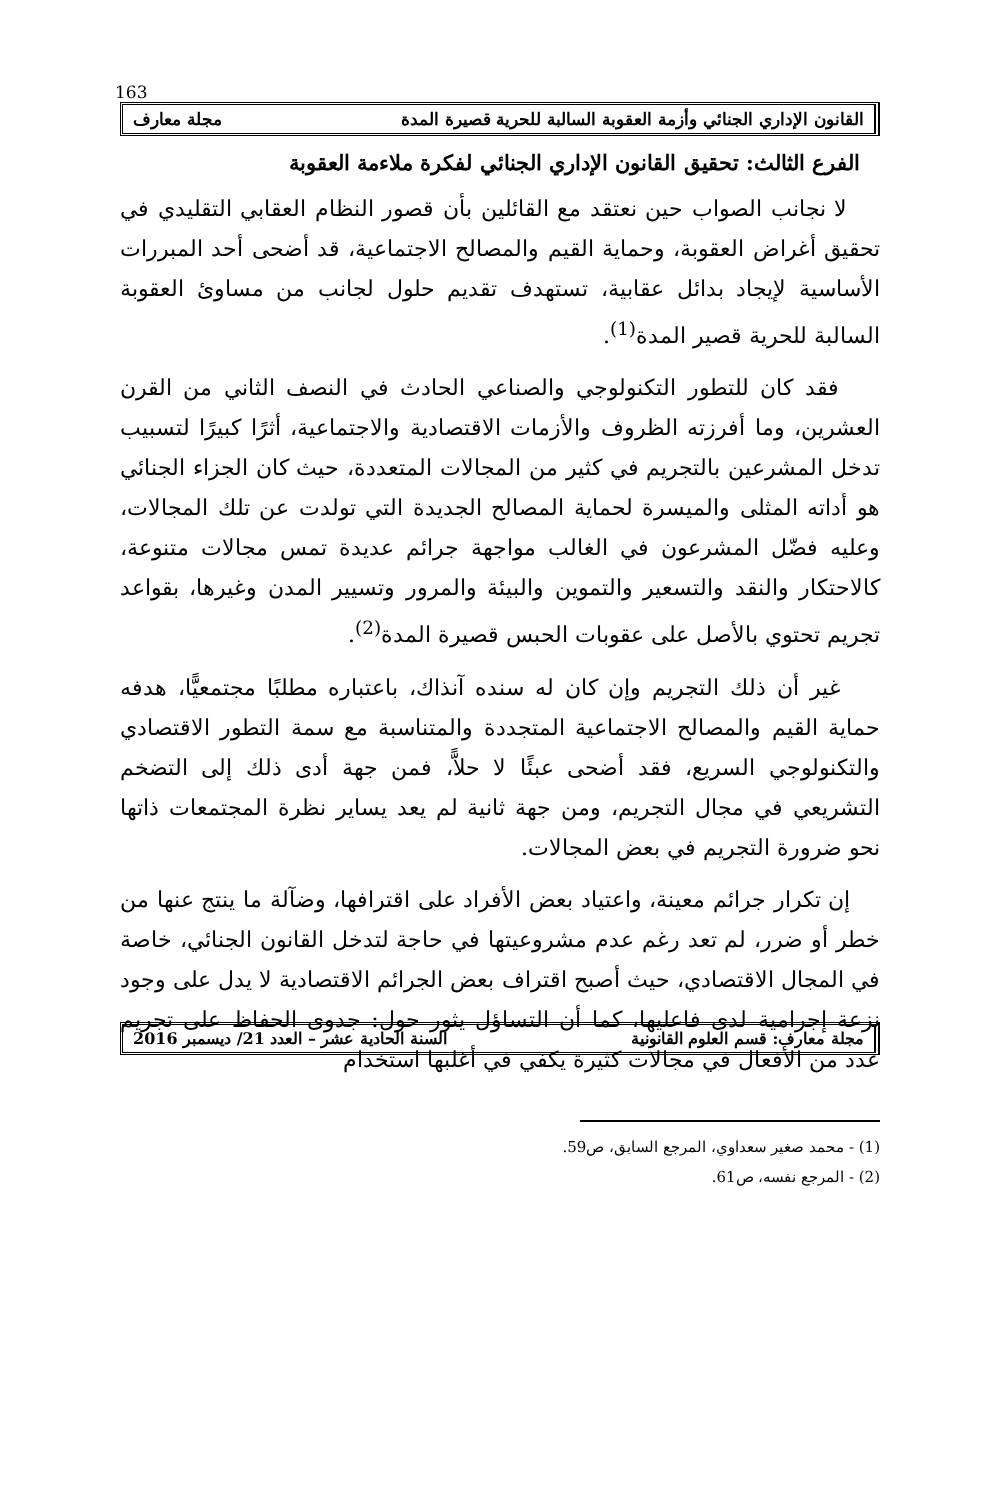163
القانون الإداري الجنائي وأزمة العقوبة السالبة للحرية قصيرة المدة مجلة معارف
الفرع الثالث: تحقيق القانون الإداري الجنائي لفكرة ملاءمة العقوبة
لا نجانب الصواب حين نعتقد مع القائلين بأن قصور النظام العقابي التقليدي في تحقيق أغراض العقوبة، وحماية القيم والمصالح الاجتماعية، قد أضحى أحد المبررات الأساسية لإيجاد بدائل عقابية، تستهدف تقديم حلول لجانب من مساوئ العقوبة السالبة للحرية قصير المدة<sup>(1)</sup>.
فقد كان للتطور التكنولوجي والصناعي الحادث في النصف الثاني من القرن العشرين، وما أفرزته الظروف والأزمات الاقتصادية والاجتماعية، أثرًا كبيرًا لتسبيب تدخل المشرعين بالتجريم في كثير من المجالات المتعددة، حيث كان الجزاء الجنائي هو أداته المثلى والميسرة لحماية المصالح الجديدة التي تولدت عن تلك المجالات، وعليه فضّل المشرعون في الغالب مواجهة جرائم عديدة تمس مجالات متنوعة، كالاحتكار والنقد والتسعير والتموين والبيئة والمرور وتسيير المدن وغيرها، بقواعد تجريم تحتوي بالأصل على عقوبات الحبس قصيرة المدة<sup>(2)</sup>.
غير أن ذلك التجريم وإن كان له سنده آنذاك، باعتباره مطلبًا مجتمعيًّا، هدفه حماية القيم والمصالح الاجتماعية المتجددة والمتناسبة مع سمة التطور الاقتصادي والتكنولوجي السريع، فقد أضحى عبئًا لا حلاًّ، فمن جهة أدى ذلك إلى التضخم التشريعي في مجال التجريم، ومن جهة ثانية لم يعد يساير نظرة المجتمعات ذاتها نحو ضرورة التجريم في بعض المجالات.
إن تكرار جرائم معينة، واعتياد بعض الأفراد على اقترافها، وضآلة ما ينتج عنها من خطر أو ضرر، لم تعد رغم عدم مشروعيتها في حاجة لتدخل القانون الجنائي، خاصة في المجال الاقتصادي، حيث أصبح اقتراف بعض الجرائم الاقتصادية لا يدل على وجود نزعة إجرامية لدى فاعليها، كما أن التساؤل يثور حول: جدوى الحفاظ على تجريم عدد من الأفعال في مجالات كثيرة يكفي في أغلبها استخدام
(1) - محمد صغير سعداوي، المرجع السابق، ص59.
(2) - المرجع نفسه، ص61.
مجلة معارف: قسم العلوم القانونية السنة الحادية عشر – العدد 21/ ديسمبر 2016